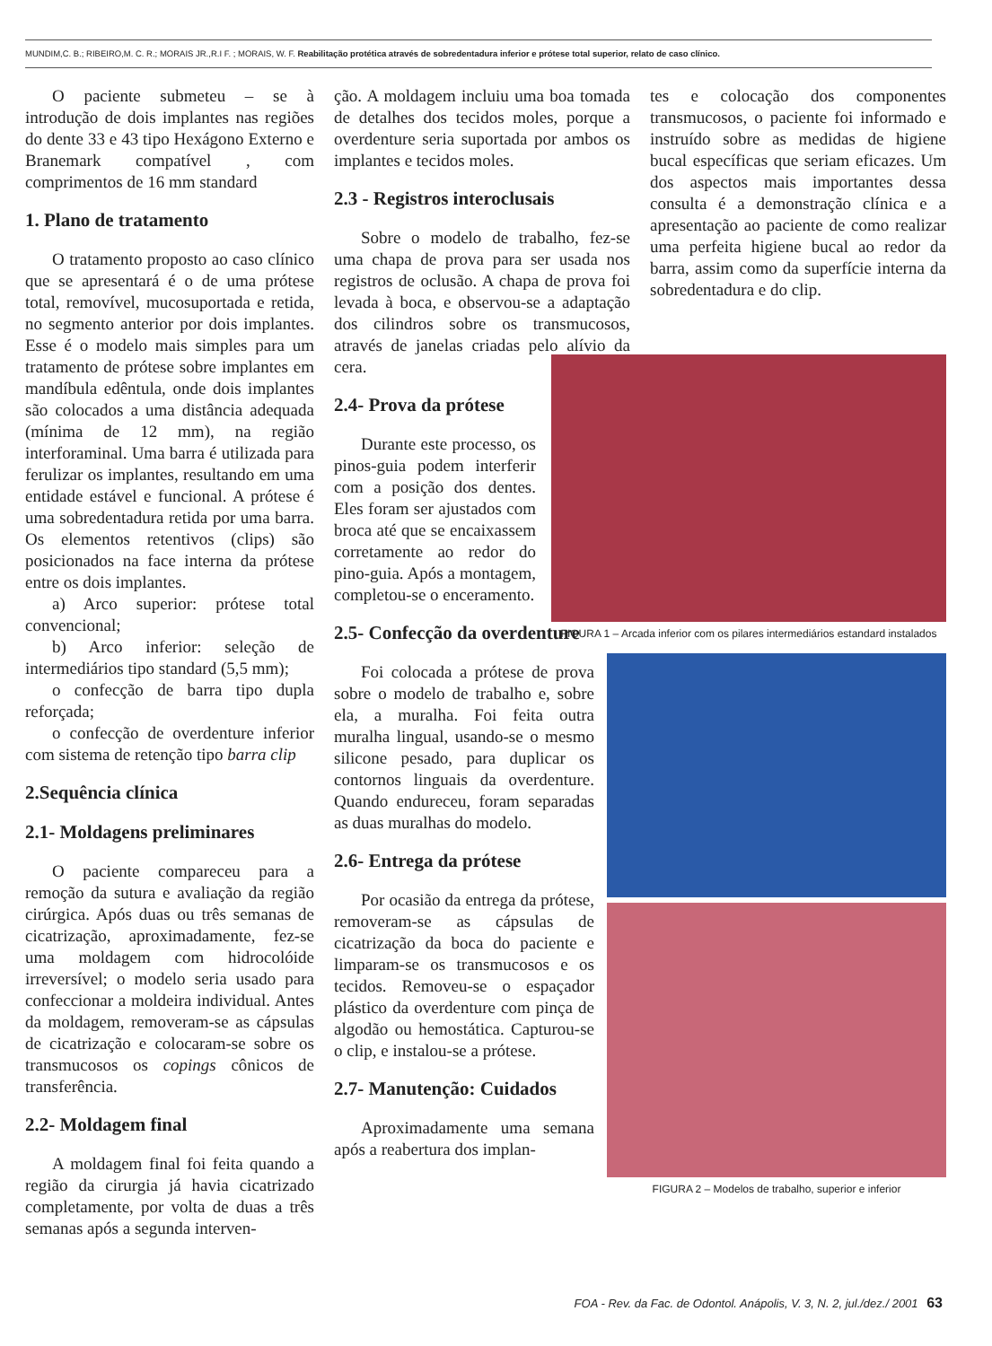MUNDIM,C. B.; RIBEIRO,M. C. R.; MORAIS JR.,R.I F. ; MORAIS, W. F. Reabilitação protética através de sobredentadura inferior e prótese total superior, relato de caso clínico.
O paciente submeteu – se à introdução de dois implantes nas regiões do dente 33 e 43 tipo Hexágono Externo e Branemark compatível , com comprimentos de 16 mm standard
1. Plano de tratamento
O tratamento proposto ao caso clínico que se apresentará é o de uma prótese total, removível, mucosuportada e retida, no segmento anterior por dois implantes. Esse é o modelo mais simples para um tratamento de prótese sobre implantes em mandíbula edêntula, onde dois implantes são colocados a uma distância adequada (mínima de 12 mm), na região interforaminal. Uma barra é utilizada para ferulizar os implantes, resultando em uma entidade estável e funcional. A prótese é uma sobredentadura retida por uma barra. Os elementos retentivos (clips) são posicionados na face interna da prótese entre os dois implantes.
a) Arco superior: prótese total convencional;
b) Arco inferior: seleção de intermediários tipo standard (5,5 mm);
o confecção de barra tipo dupla reforçada;
o confecção de overdenture inferior com sistema de retenção tipo barra clip
2.Sequência clínica
2.1- Moldagens preliminares
O paciente compareceu para a remoção da sutura e avaliação da região cirúrgica. Após duas ou três semanas de cicatrização, aproximadamente, fez-se uma moldagem com hidrocolóide irreversível; o modelo seria usado para confeccionar a moldeira individual. Antes da moldagem, removeram-se as cápsulas de cicatrização e colocaram-se sobre os transmucosos os copings cônicos de transferência.
2.2- Moldagem final
A moldagem final foi feita quando a região da cirurgia já havia cicatrizado completamente, por volta de duas a três semanas após a segunda interven-
ção. A moldagem incluiu uma boa tomada de detalhes dos tecidos moles, porque a overdenture seria suportada por ambos os implantes e tecidos moles.
2.3 - Registros interoclusais
Sobre o modelo de trabalho, fez-se uma chapa de prova para ser usada nos registros de oclusão. A chapa de prova foi levada à boca, e observou-se a adaptação dos cilindros sobre os transmucosos, através de janelas criadas pelo alívio da cera.
2.4- Prova da prótese
Durante este processo, os pinos-guia podem interferir com a posição dos dentes. Eles foram ser ajustados com broca até que se encaixassem corretamente ao redor do pino-guia. Após a montagem, completou-se o enceramento.
2.5- Confecção da overdenture
Foi colocada a prótese de prova sobre o modelo de trabalho e, sobre ela, a muralha. Foi feita outra muralha lingual, usando-se o mesmo silicone pesado, para duplicar os contornos linguais da overdenture. Quando endureceu, foram separadas as duas muralhas do modelo.
2.6- Entrega da prótese
Por ocasião da entrega da prótese, removeram-se as cápsulas de cicatrização da boca do paciente e limparam-se os transmucosos e os tecidos. Removeu-se o espaçador plástico da overdenture com pinça de algodão ou hemostática. Capturou-se o clip, e instalou-se a prótese.
2.7- Manutenção: Cuidados
Aproximadamente uma semana após a reabertura dos implan-
tes e colocação dos componentes transmucosos, o paciente foi informado e instruído sobre as medidas de higiene bucal específicas que seriam eficazes. Um dos aspectos mais importantes dessa consulta é a demonstração clínica e a apresentação ao paciente de como realizar uma perfeita higiene bucal ao redor da barra, assim como da superfície interna da sobredentadura e do clip.
FIGURA 1 – Arcada inferior com os pilares intermediários estandard instalados
FIGURA 2 – Modelos de trabalho, superior e inferior
FOA - Rev. da Fac. de Odontol. Anápolis, V. 3, N. 2, jul./dez./ 2001 63